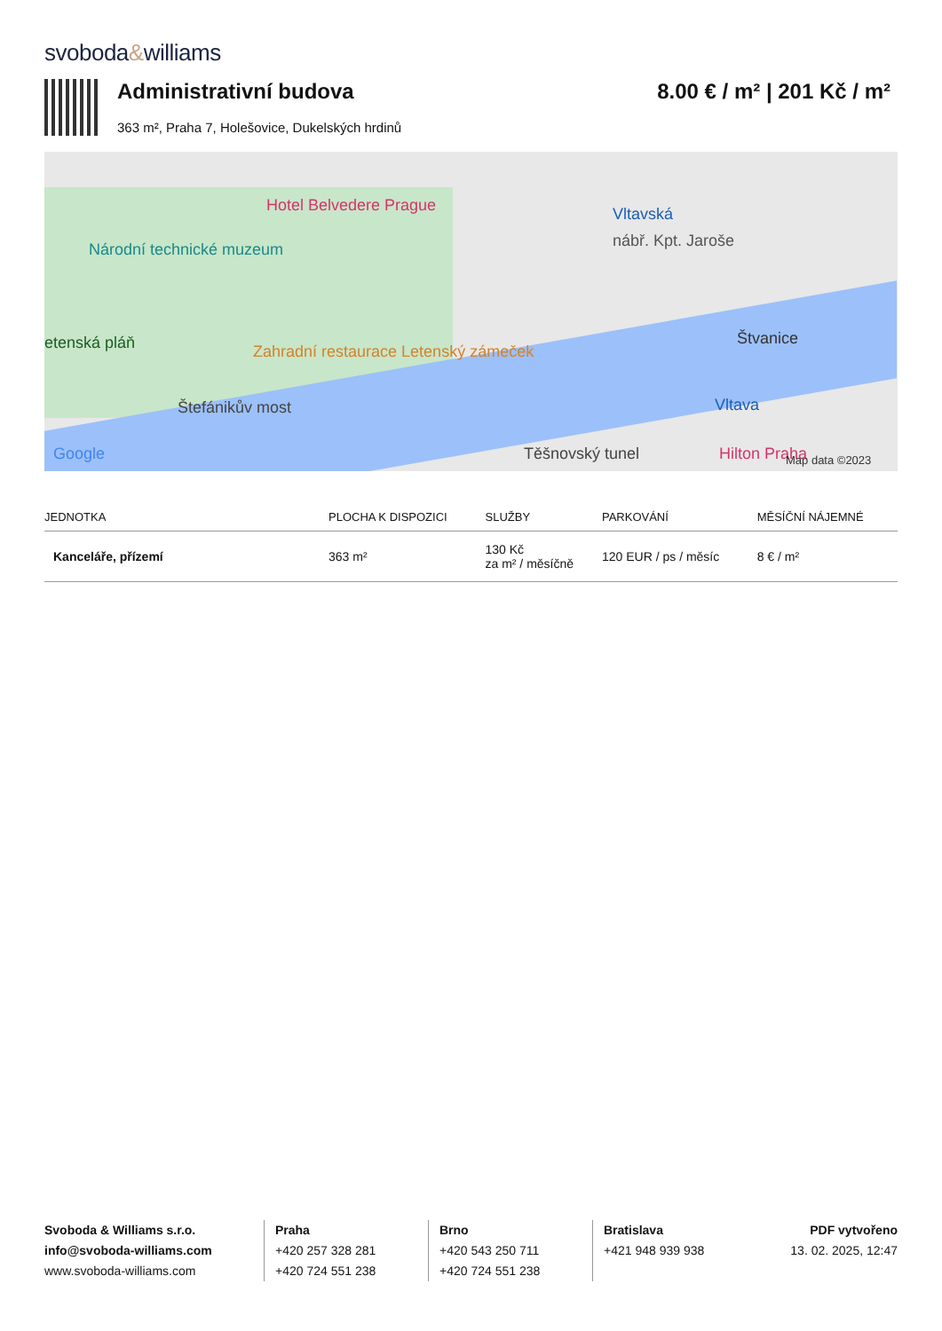svoboda&williams
Administrativní budova
363 m², Praha 7, Holešovice, Dukelských hrdinů
8.00 € / m² | 201 Kč / m²
Hotel Belvedere Prague
Národní technické muzeum
Vltavská
nábř. Kpt. Jaroše
etenská pláň
Zahradní restaurace Letenský zámeček
Štvanice
Štefánikův most Vltava
Těšnovský tunel Hilton Praha
Google Map data ©2023
| JEDNOTKA | PLOCHA K DISPOZICI | SLUŽBY | PARKOVÁNÍ | MĚSÍČNÍ NÁJEMNÉ |
| --- | --- | --- | --- | --- |
| Kanceláře, přízemí | 363 m² | 130 Kč za m² / měsíčně | 120 EUR / ps / měsíc | 8 € / m² |
Svoboda & Williams s.r.o.
info@svoboda-williams.com
www.svoboda-williams.com
Praha
+420 257 328 281
+420 724 551 238
Brno
+420 543 250 711
+420 724 551 238
Bratislava
+421 948 939 938
PDF vytvořeno
13. 02. 2025, 12:47